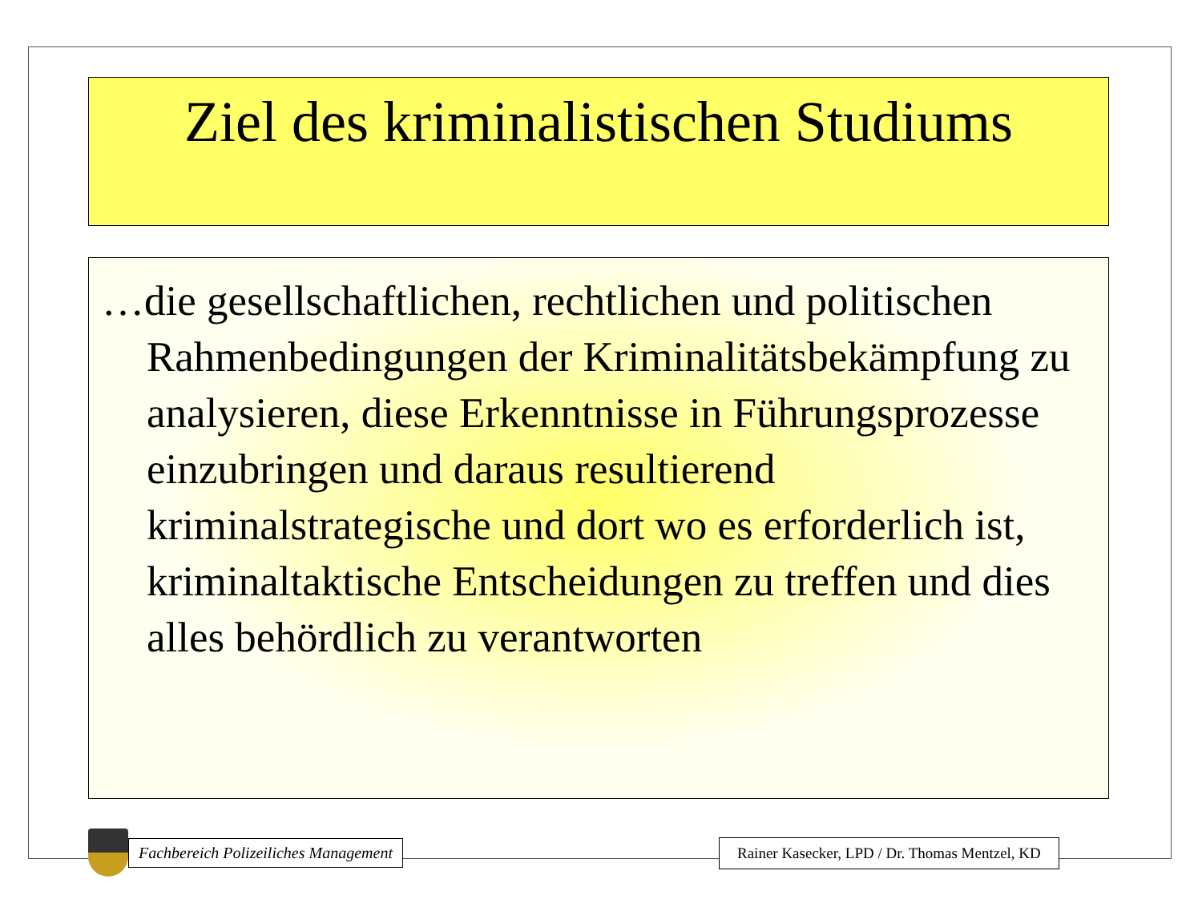Ziel des kriminalistischen Studiums
…die gesellschaftlichen, rechtlichen und politischen Rahmenbedingungen der Kriminalitätsbekämpfung zu analysieren, diese Erkenntnisse in Führungsprozesse einzubringen und daraus resultierend kriminalstrategische und dort wo es erforderlich ist, kriminaltaktische Entscheidungen zu treffen und dies alles behördlich zu verantworten
Fachbereich Polizeiliches Management
Rainer Kasecker, LPD / Dr. Thomas Mentzel, KD